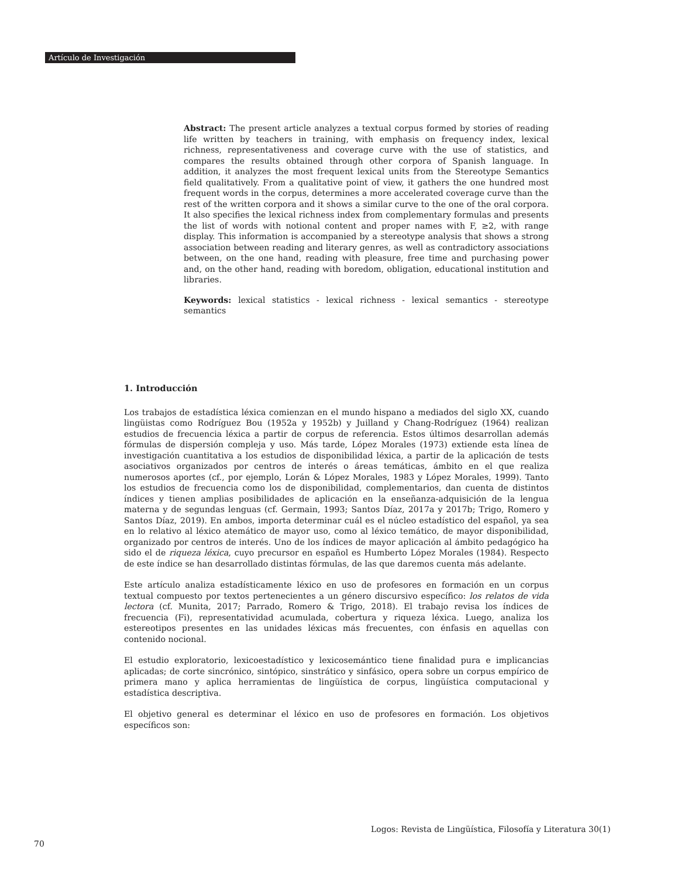Artículo de Investigación
Abstract: The present article analyzes a textual corpus formed by stories of reading life written by teachers in training, with emphasis on frequency index, lexical richness, representativeness and coverage curve with the use of statistics, and compares the results obtained through other corpora of Spanish language. In addition, it analyzes the most frequent lexical units from the Stereotype Semantics field qualitatively. From a qualitative point of view, it gathers the one hundred most frequent words in the corpus, determines a more accelerated coverage curve than the rest of the written corpora and it shows a similar curve to the one of the oral corpora. It also specifies the lexical richness index from complementary formulas and presents the list of words with notional content and proper names with F, ≥2, with range display. This information is accompanied by a stereotype analysis that shows a strong association between reading and literary genres, as well as contradictory associations between, on the one hand, reading with pleasure, free time and purchasing power and, on the other hand, reading with boredom, obligation, educational institution and libraries.
Keywords: lexical statistics - lexical richness - lexical semantics - stereotype semantics
1. Introducción
Los trabajos de estadística léxica comienzan en el mundo hispano a mediados del siglo XX, cuando lingüistas como Rodríguez Bou (1952a y 1952b) y Juilland y Chang-Rodríguez (1964) realizan estudios de frecuencia léxica a partir de corpus de referencia. Estos últimos desarrollan además fórmulas de dispersión compleja y uso. Más tarde, López Morales (1973) extiende esta línea de investigación cuantitativa a los estudios de disponibilidad léxica, a partir de la aplicación de tests asociativos organizados por centros de interés o áreas temáticas, ámbito en el que realiza numerosos aportes (cf., por ejemplo, Lorán & López Morales, 1983 y López Morales, 1999). Tanto los estudios de frecuencia como los de disponibilidad, complementarios, dan cuenta de distintos índices y tienen amplias posibilidades de aplicación en la enseñanza-adquisición de la lengua materna y de segundas lenguas (cf. Germain, 1993; Santos Díaz, 2017a y 2017b; Trigo, Romero y Santos Díaz, 2019). En ambos, importa determinar cuál es el núcleo estadístico del español, ya sea en lo relativo al léxico atemático de mayor uso, como al léxico temático, de mayor disponibilidad, organizado por centros de interés. Uno de los índices de mayor aplicación al ámbito pedagógico ha sido el de riqueza léxica, cuyo precursor en español es Humberto López Morales (1984). Respecto de este índice se han desarrollado distintas fórmulas, de las que daremos cuenta más adelante.
Este artículo analiza estadísticamente léxico en uso de profesores en formación en un corpus textual compuesto por textos pertenecientes a un género discursivo específico: los relatos de vida lectora (cf. Munita, 2017; Parrado, Romero & Trigo, 2018). El trabajo revisa los índices de frecuencia (Fi), representatividad acumulada, cobertura y riqueza léxica. Luego, analiza los estereotipos presentes en las unidades léxicas más frecuentes, con énfasis en aquellas con contenido nocional.
El estudio exploratorio, lexicoestadístico y lexicosemántico tiene finalidad pura e implicancias aplicadas; de corte sincrónico, sintópico, sinstrático y sinfásico, opera sobre un corpus empírico de primera mano y aplica herramientas de lingüística de corpus, lingüística computacional y estadística descriptiva.
El objetivo general es determinar el léxico en uso de profesores en formación. Los objetivos específicos son:
Logos: Revista de Lingüística, Filosofía y Literatura 30(1)
70